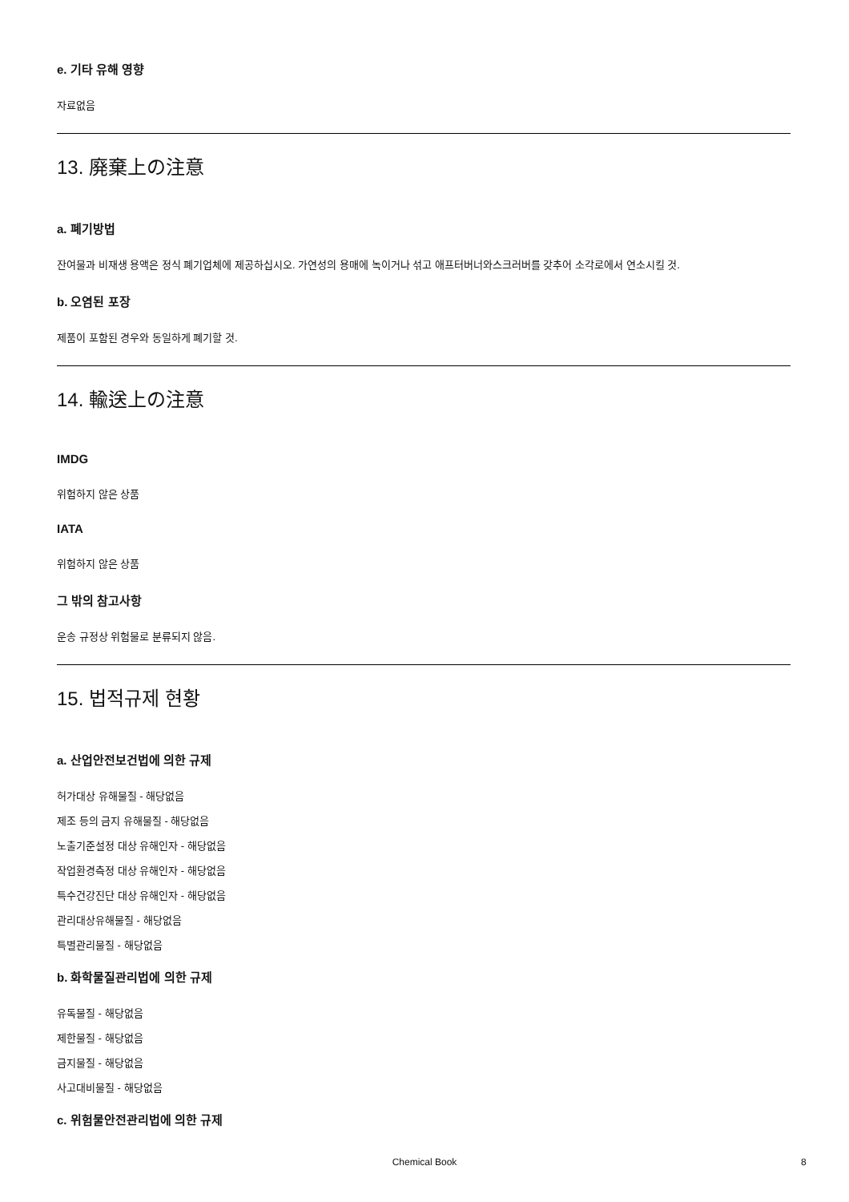e. 기타 유해 영향
자료없음
13. 廃棄上の注意
a. 폐기방법
잔여물과 비재생 용액은 정식 폐기업체에 제공하십시오. 가연성의 용매에 녹이거나 섞고 애프터버너와스크러버를 갖추어 소각로에서 연소시킬 것.
b. 오염된 포장
제품이 포함된 경우와 동일하게 폐기할 것.
14. 輸送上の注意
IMDG
위험하지 않은 상품
IATA
위험하지 않은 상품
그 밖의 참고사항
운송 규정상 위험물로 분류되지 않음.
15. 법적규제 현황
a. 산업안전보건법에 의한 규제
허가대상 유해물질 - 해당없음
제조 등의 금지 유해물질 - 해당없음
노출기준설정 대상 유해인자 - 해당없음
작업환경측정 대상 유해인자 - 해당없음
특수건강진단 대상 유해인자 - 해당없음
관리대상유해물질 - 해당없음
특별관리물질 - 해당없음
b. 화학물질관리법에 의한 규제
유독물질 - 해당없음
제한물질 - 해당없음
금지물질 - 해당없음
사고대비물질 - 해당없음
c. 위험물안전관리법에 의한 규제
Chemical Book 8